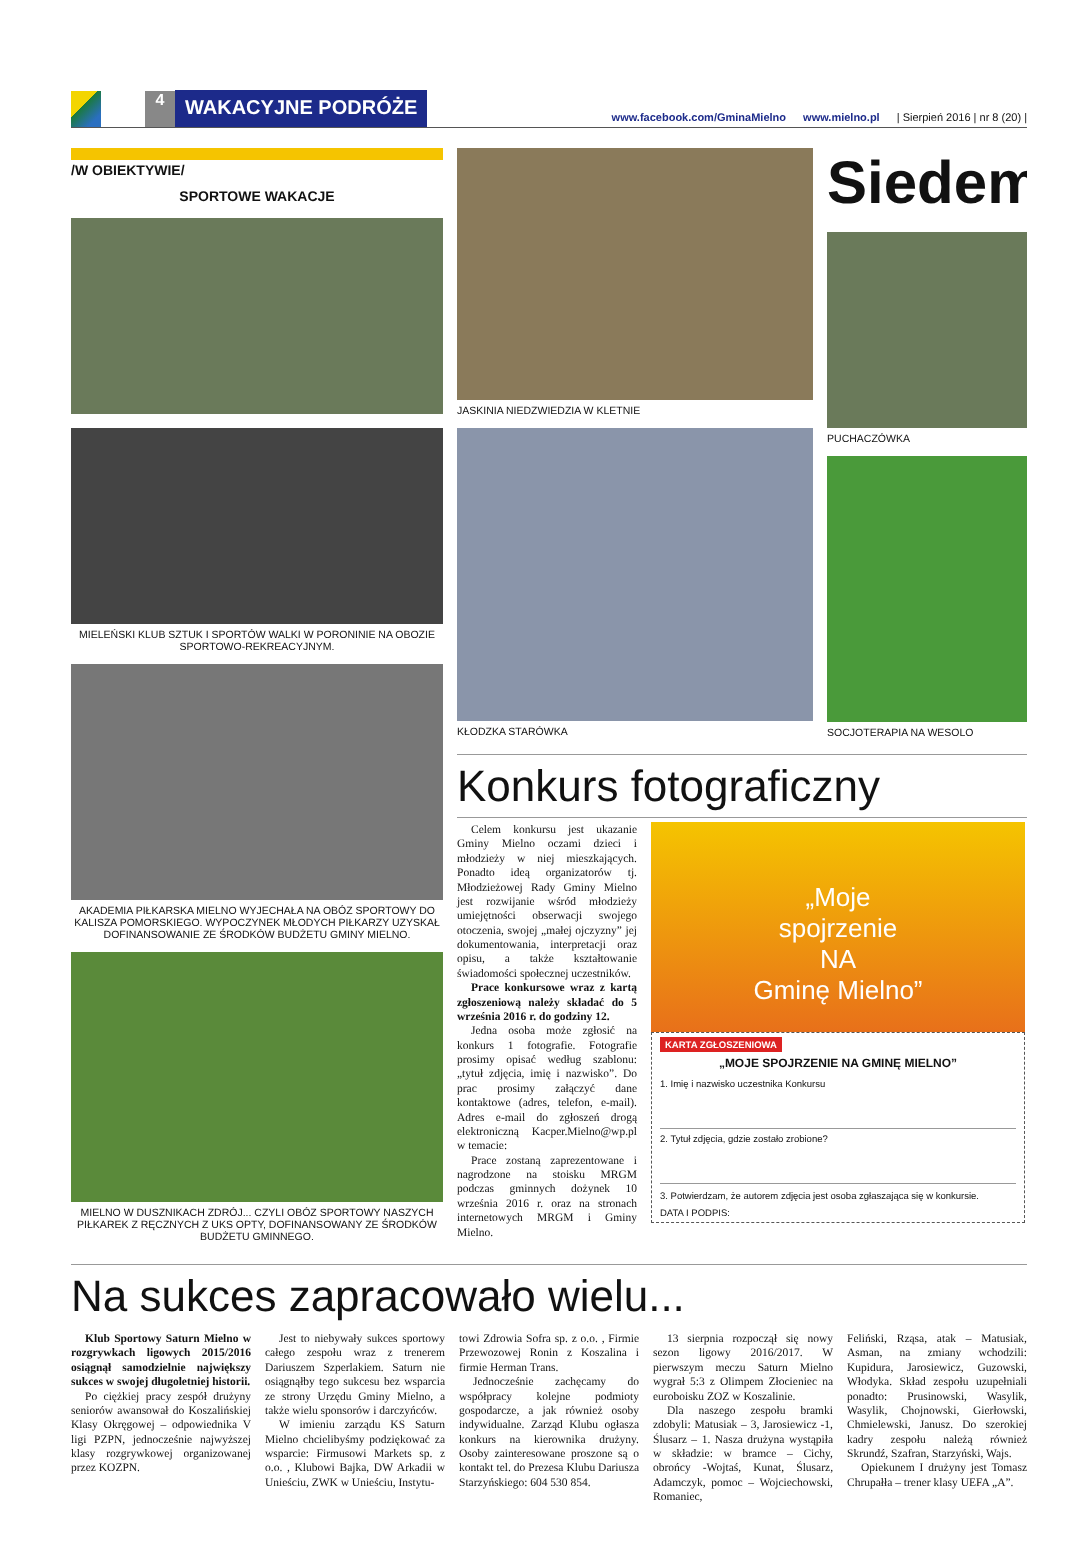4
WAKACYJNE PODRÓŻE
www.facebook.com/GminaMielno www.mielno.pl | Sierpień 2016 | nr 8 (20) |
/W OBIEKTYWIE/
SPORTOWE WAKACJE
MIELEŃSKI KLUB SZTUK I SPORTÓW WALKI W PORONINIE NA OBOZIE SPORTOWO-REKREACYJNYM.
AKADEMIA PIŁKARSKA MIELNO WYJECHAŁA NA OBÓZ SPORTOWY DO KALISZA POMORSKIEGO. WYPOCZYNEK MŁODYCH PIŁKARZY UZYSKAŁ DOFINANSOWANIE ZE ŚRODKÓW BUDŻETU GMINY MIELNO.
MIELNO W DUSZNIKACH ZDRÓJ... CZYLI OBÓZ SPORTOWY NASZYCH PIŁKAREK Z RĘCZNYCH Z UKS OPTY, DOFINANSOWANY ZE ŚRODKÓW BUDŻETU GMINNEGO.
JASKINIA NIEDZWIEDZIA W KLETNIE
KŁODZKA STARÓWKA
Siedem
PUCHACZÓWKA
SOCJOTERAPIA NA WESOLO
Konkurs fotograficzny
Celem konkursu jest ukazanie Gminy Mielno oczami dzieci i młodzieży w niej mieszkających. Ponadto ideą organizatorów tj. Młodzieżowej Rady Gminy Mielno jest rozwijanie wśród młodzieży umiejętności obserwacji swojego otoczenia, swojej „małej ojczyzny” jej dokumentowania, interpretacji oraz opisu, a także kształtowanie świadomości społecznej uczestników.
Prace konkursowe wraz z kartą zgłoszeniową należy składać do 5 września 2016 r. do godziny 12.
Jedna osoba może zgłosić na konkurs 1 fotografie. Fotografie prosimy opisać według szablonu: „tytuł zdjęcia, imię i nazwisko”. Do prac prosimy załączyć dane kontaktowe (adres, telefon, e-mail). Adres e-mail do zgłoszeń drogą elektroniczną Kacper.Mielno@wp.pl w temacie:
Prace zostaną zaprezentowane i nagrodzone na stoisku MRGM podczas gminnych dożynek 10 września 2016 r. oraz na stronach internetowych MRGM i Gminy Mielno.
„Moje
spojrzenie
NA
Gminę Mielno”
KARTA ZGŁOSZENIOWA
„MOJE SPOJRZENIE NA GMINĘ MIELNO”
1. Imię i nazwisko uczestnika Konkursu
2. Tytuł zdjęcia, gdzie zostało zrobione?
3. Potwierdzam, że autorem zdjęcia jest osoba zgłaszająca się w konkursie.
DATA I PODPIS:
Na sukces zapracowało wielu...
Klub Sportowy Saturn Mielno w rozgrywkach ligowych 2015/2016 osiągnął samodzielnie największy sukces w swojej długoletniej historii.
Po ciężkiej pracy zespół drużyny seniorów awansował do Koszalińskiej Klasy Okręgowej – odpowiednika V ligi PZPN, jednocześnie najwyższej klasy rozgrywkowej organizowanej przez KOZPN.
Jest to niebywały sukces sportowy całego zespołu wraz z trenerem Dariuszem Szperlakiem. Saturn nie osiągnąłby tego sukcesu bez wsparcia ze strony Urzędu Gminy Mielno, a także wielu sponsorów i darczyńców.
W imieniu zarządu KS Saturn Mielno chcielibyśmy podziękować za wsparcie: Firmusowi Markets sp. z o.o. , Klubowi Bajka, DW Arkadii w Unieściu, ZWK w Unieściu, Instytu-
towi Zdrowia Sofra sp. z o.o. , Firmie Przewozowej Ronin z Koszalina i firmie Herman Trans.
Jednocześnie zachęcamy do współpracy kolejne podmioty gospodarcze, a jak również osoby indywidualne. Zarząd Klubu ogłasza konkurs na kierownika drużyny. Osoby zainteresowane proszone są o kontakt tel. do Prezesa Klubu Dariusza Starzyńskiego: 604 530 854.
13 sierpnia rozpoczął się nowy sezon ligowy 2016/2017. W pierwszym meczu Saturn Mielno wygrał 5:3 z Olimpem Złocieniec na euroboisku ZOZ w Koszalinie.
Dla naszego zespołu bramki zdobyli: Matusiak – 3, Jarosiewicz -1, Ślusarz – 1. Nasza drużyna wystąpiła w składzie: w bramce – Cichy, obrońcy -Wojtaś, Kunat, Ślusarz, Adamczyk, pomoc – Wojciechowski, Romaniec,
Feliński, Rząsa, atak – Matusiak, Asman, na zmiany wchodzili: Kupidura, Jarosiewicz, Guzowski, Włodyka. Skład zespołu uzupełniali ponadto: Prusinowski, Wasylik, Wasylik, Chojnowski, Gierłowski, Chmielewski, Janusz. Do szerokiej kadry zespołu należą również Skrundź, Szafran, Starzyński, Wajs.
Opiekunem I drużyny jest Tomasz Chrupałła – trener klasy UEFA „A”.